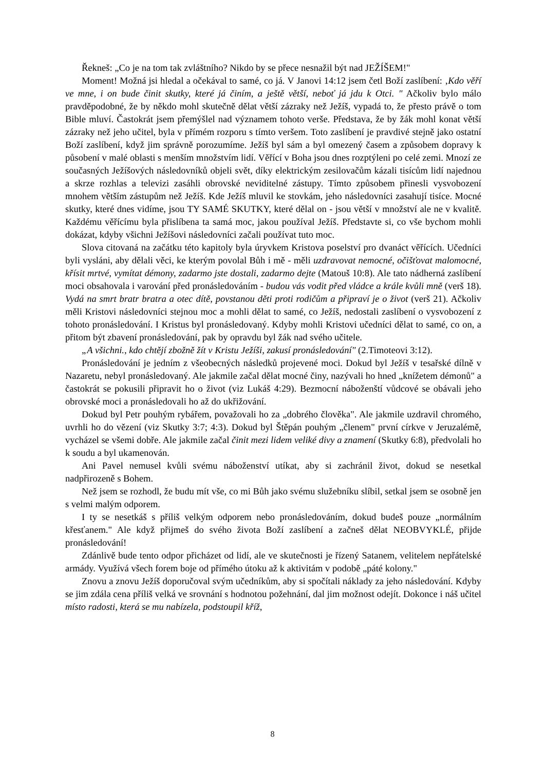Řekneš: „Co je na tom tak zvláštního? Nikdo by se přece nesnažil být nad JEŽÍŠEM!"
Moment! Možná jsi hledal a očekával to samé, co já. V Janovi 14:12 jsem četl Boží zaslíbení: ‚Kdo věří ve mne, i on bude činit skutky, které já činím, a ještě větší, neboť já jdu k Otci. " Ačkoliv bylo málo pravděpodobné, že by někdo mohl skutečně dělat větší zázraky než Ježíš, vypadá to, že přesto právě o tom Bible mluví. Častokrát jsem přemýšlel nad významem tohoto verše. Představa, že by žák mohl konat větší zázraky než jeho učitel, byla v přímém rozporu s tímto veršem. Toto zaslíbení je pravdivé stejně jako ostatní Boží zaslíbení, když jim správně porozumíme. Ježíš byl sám a byl omezený časem a způsobem dopravy k působení v malé oblasti s menším množstvím lidí. Věřící v Boha jsou dnes rozptýleni po celé zemi. Mnozí ze současných Ježíšových následovníků objeli svět, díky elektrickým zesilovačům kázali tisícům lidí najednou a skrze rozhlas a televizi zasáhli obrovské neviditelné zástupy. Tímto způsobem přinesli vysvobození mnohem větším zástupům než Ježíš. Kde Ježíš mluvil ke stovkám, jeho následovníci zasahují tisíce. Mocné skutky, které dnes vidíme, jsou TY SAMÉ SKUTKY, které dělal on - jsou větší v množství ale ne v kvalitě. Každému věřícímu byla přislíbena ta samá moc, jakou používal Ježíš. Představte si, co vše bychom mohli dokázat, kdyby všichni Ježíšovi následovníci začali používat tuto moc.
Slova citovaná na začátku této kapitoly byla úryvkem Kristova poselství pro dvanáct věřících. Učedníci byli vysláni, aby dělali věci, ke kterým povolal Bůh i mě - měli uzdravovat nemocné, očišťovat malomocné, křísit mrtvé, vymítat démony, zadarmo jste dostali, zadarmo dejte (Matouš 10:8). Ale tato nádherná zaslíbení moci obsahovala i varování před pronásledováním - budou vás vodit před vládce a krále kvůli mně (verš 18). Vydá na smrt bratr bratra a otec dítě, povstanou děti proti rodičům a připraví je o život (verš 21). Ačkoliv měli Kristovi následovníci stejnou moc a mohli dělat to samé, co Ježíš, nedostali zaslíbení o vysvobození z tohoto pronásledování. I Kristus byl pronásledovaný. Kdyby mohli Kristovi učedníci dělat to samé, co on, a přitom být zbavení pronásledování, pak by opravdu byl žák nad svého učitele.
„A všichni., kdo chtějí zbožně žít v Kristu Ježíši, zakusí pronásledování" (2.Timoteovi 3:12).
Pronásledování je jedním z všeobecných následků projevené moci. Dokud byl Ježíš v tesařské dílně v Nazaretu, nebyl pronásledovaný. Ale jakmile začal dělat mocné činy, nazývali ho hned „knížetem démonů" a častokrát se pokusili připravit ho o život (viz Lukáš 4:29). Bezmocní náboženští vůdcové se obávali jeho obrovské moci a pronásledovali ho až do ukřižování.
Dokud byl Petr pouhým rybářem, považovali ho za „dobrého člověka". Ale jakmile uzdravil chromého, uvrhli ho do vězení (viz Skutky 3:7; 4:3). Dokud byl Štěpán pouhým „členem" první církve v Jeruzalémě, vycházel se všemi dobře. Ale jakmile začal činit mezi lidem veliké divy a znamení (Skutky 6:8), předvolali ho k soudu a byl ukamenován.
Ani Pavel nemusel kvůli svému náboženství utíkat, aby si zachránil život, dokud se nesetkal nadpřirozeně s Bohem.
Než jsem se rozhodl, že budu mít vše, co mi Bůh jako svému služebníku slíbil, setkal jsem se osobně jen s velmi malým odporem.
I ty se nesetkáš s příliš velkým odporem nebo pronásledováním, dokud budeš pouze „normálním křesťanem." Ale když přijmeš do svého života Boží zaslíbení a začneš dělat NEOBVYKLÉ, přijde pronásledování!
Zdánlivě bude tento odpor přicházet od lidí, ale ve skutečnosti je řízený Satanem, velitelem nepřátelské armády. Využívá všech forem boje od přímého útoku až k aktivitám v podobě „páté kolony."
Znovu a znovu Ježíš doporučoval svým učedníkům, aby si spočítali náklady za jeho následování. Kdyby se jim zdála cena příliš velká ve srovnání s hodnotou požehnání, dal jim možnost odejít. Dokonce i náš učitel místo radosti, která se mu nabízela, podstoupil kříž,
8